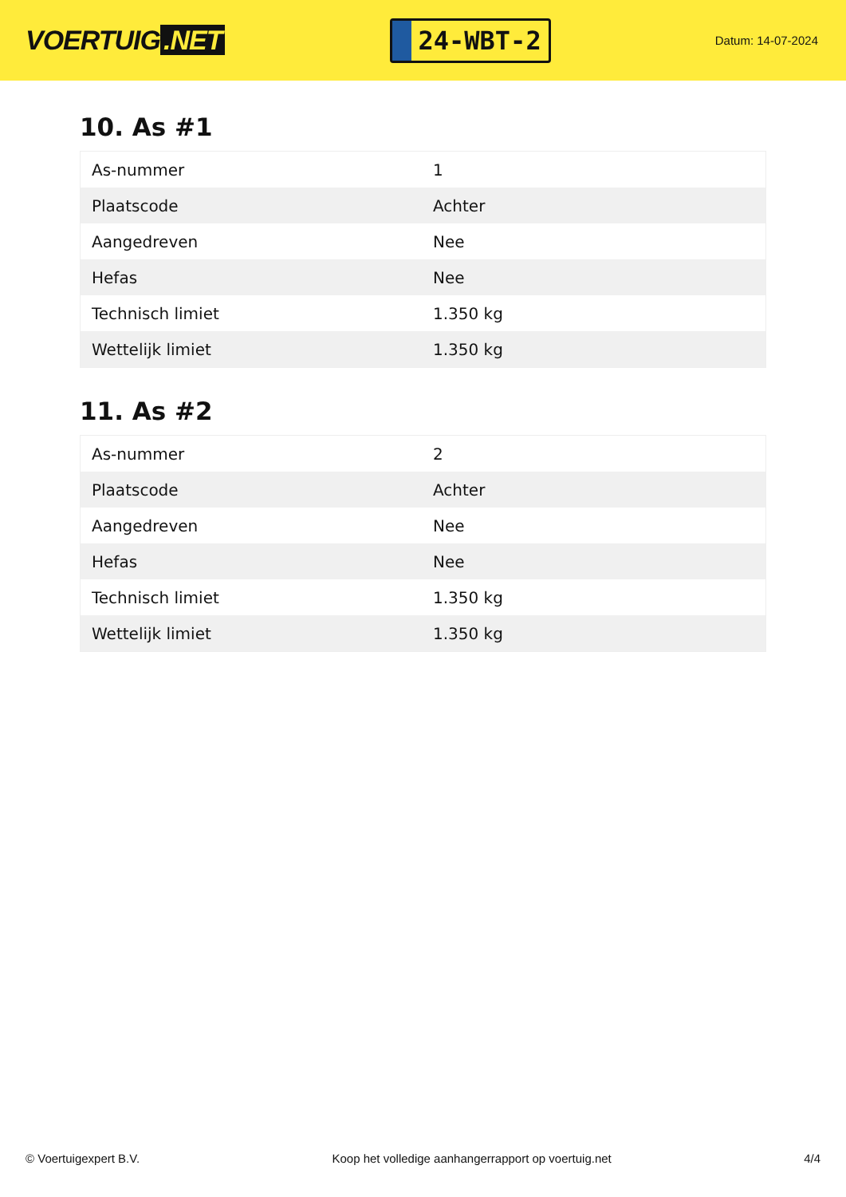VOERTUIG.NET
24-WBT-2
Datum: 14-07-2024
10. As #1
| As-nummer | 1 |
| Plaatscode | Achter |
| Aangedreven | Nee |
| Hefas | Nee |
| Technisch limiet | 1.350 kg |
| Wettelijk limiet | 1.350 kg |
11. As #2
| As-nummer | 2 |
| Plaatscode | Achter |
| Aangedreven | Nee |
| Hefas | Nee |
| Technisch limiet | 1.350 kg |
| Wettelijk limiet | 1.350 kg |
© Voertuigexpert B.V. Koop het volledige aanhangerrapport op voertuig.net 4/4